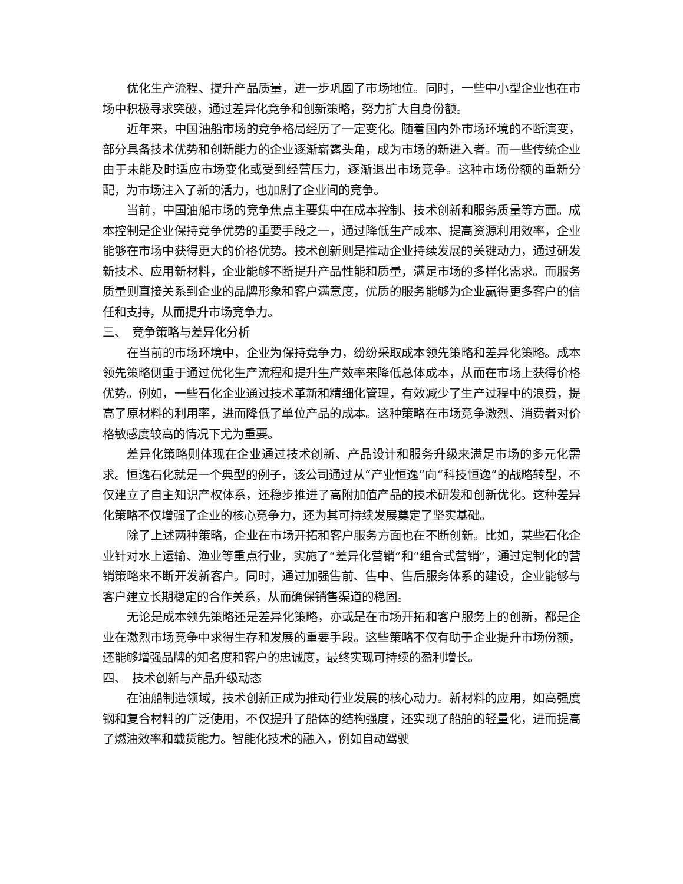优化生产流程、提升产品质量，进一步巩固了市场地位。同时，一些中小型企业也在市场中积极寻求突破，通过差异化竞争和创新策略，努力扩大自身份额。
近年来，中国油船市场的竞争格局经历了一定变化。随着国内外市场环境的不断演变，部分具备技术优势和创新能力的企业逐渐崭露头角，成为市场的新进入者。而一些传统企业由于未能及时适应市场变化或受到经营压力，逐渐退出市场竞争。这种市场份额的重新分配，为市场注入了新的活力，也加剧了企业间的竞争。
当前，中国油船市场的竞争焦点主要集中在成本控制、技术创新和服务质量等方面。成本控制是企业保持竞争优势的重要手段之一，通过降低生产成本、提高资源利用效率，企业能够在市场中获得更大的价格优势。技术创新则是推动企业持续发展的关键动力，通过研发新技术、应用新材料，企业能够不断提升产品性能和质量，满足市场的多样化需求。而服务质量则直接关系到企业的品牌形象和客户满意度，优质的服务能够为企业赢得更多客户的信任和支持，从而提升市场竞争力。
三、　竞争策略与差异化分析
在当前的市场环境中，企业为保持竞争力，纷纷采取成本领先策略和差异化策略。成本领先策略侧重于通过优化生产流程和提升生产效率来降低总体成本，从而在市场上获得价格优势。例如，一些石化企业通过技术革新和精细化管理，有效减少了生产过程中的浪费，提高了原材料的利用率，进而降低了单位产品的成本。这种策略在市场竞争激烈、消费者对价格敏感度较高的情况下尤为重要。
差异化策略则体现在企业通过技术创新、产品设计和服务升级来满足市场的多元化需求。恒逸石化就是一个典型的例子，该公司通过从“产业恒逸”向“科技恒逸”的战略转型，不仅建立了自主知识产权体系，还稳步推进了高附加值产品的技术研发和创新优化。这种差异化策略不仅增强了企业的核心竞争力，还为其可持续发展奠定了坚实基础。
除了上述两种策略，企业在市场开拓和客户服务方面也在不断创新。比如，某些石化企业针对水上运输、渔业等重点行业，实施了“差异化营销”和“组合式营销”，通过定制化的营销策略来不断开发新客户。同时，通过加强售前、售中、售后服务体系的建设，企业能够与客户建立长期稳定的合作关系，从而确保销售渠道的稳固。
无论是成本领先策略还是差异化策略，亦或是在市场开拓和客户服务上的创新，都是企业在激烈市场竞争中求得生存和发展的重要手段。这些策略不仅有助于企业提升市场份额，还能够增强品牌的知名度和客户的忠诚度，最终实现可持续的盈利增长。
四、　技术创新与产品升级动态
在油船制造领域，技术创新正成为推动行业发展的核心动力。新材料的应用，如高强度钢和复合材料的广泛使用，不仅提升了船体的结构强度，还实现了船舶的轻量化，进而提高了燃油效率和载货能力。智能化技术的融入，例如自动驾驶